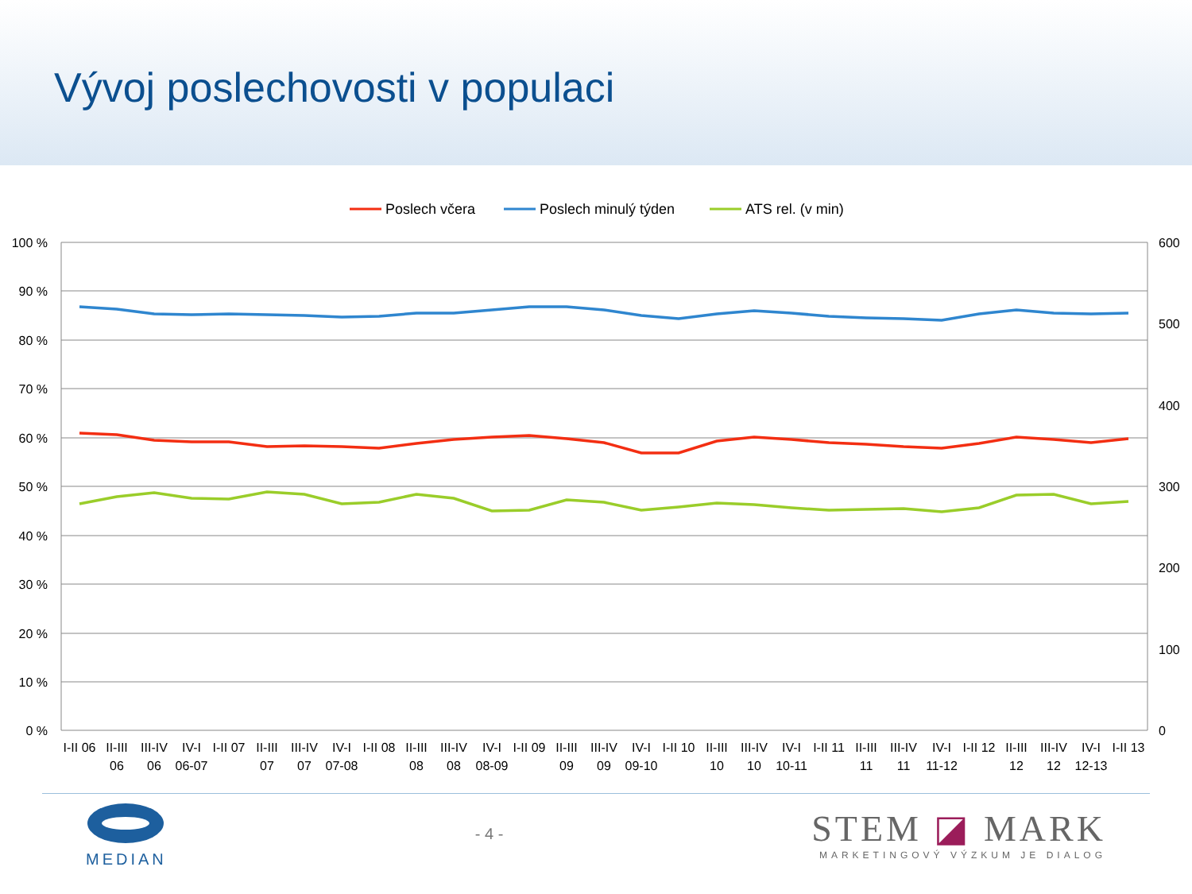Vývoj poslechovosti v populaci
Poslech včera
Poslech minulý týden
ATS rel. (v min)
100 %
90 %
80 %
70 %
60 %
50 %
40 %
30 %
20 %
10 %
0 %
600
500
400
300
200
100
0
I-II 06
II-III
06
III-IV
06
IV-I
06-07
I-II 07
II-III
07
III-IV
07
IV-I
07-08
I-II 08
II-III
08
III-IV
08
IV-I
08-09
I-II 09
II-III
09
III-IV
09
IV-I
09-10
I-II 10
II-III
10
III-IV
10
IV-I
10-11
I-II 11
II-III
11
III-IV
11
IV-I
11-12
I-II 12
II-III
12
III-IV
12
IV-I
12-13
I-II 13
MEDIAN - 4 -
STEM ◪ MARK
MARKETINGOVÝ VÝZKUM JE DIALOG